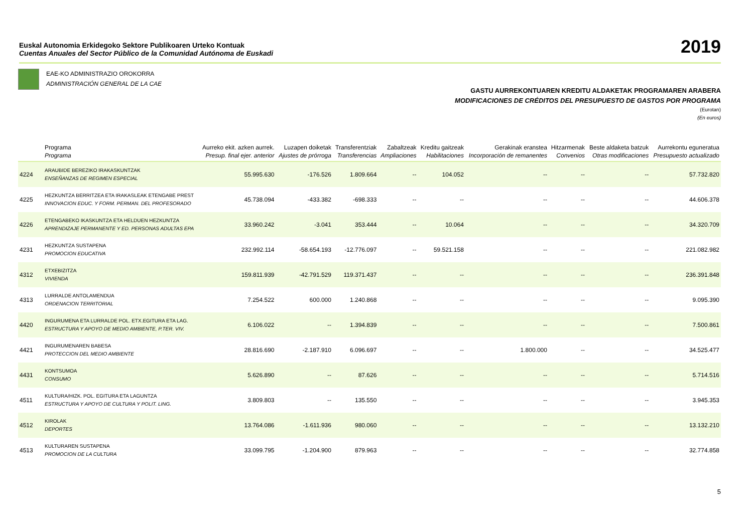Euskal Autonomia Erkidegoko Sektore Publikoaren Urteko Kontuak
Cuentas Anuales del Sector Público de la Comunidad Autónoma de Euskadi
2019
EAE-KO ADMINISTRAZIO OROKORRA
ADMINISTRACIÓN GENERAL DE LA CAE
GASTU AURREKONTUAREN KREDITU ALDAKETAK PROGRAMAREN ARABERA
MODIFICACIONES DE CRÉDITOS DEL PRESUPUESTO DE GASTOS POR PROGRAMA
(Eurotan)
(En euros)
| | Programa Programa | Aurreko ekit. azken aurrek. Presup. final ejer. anterior | Luzapen doiketak Ajustes de prórroga | Transferentziak Transferencias | Zabaltzeak Ampliaciones | Kreditu gaitzeak Habilitaciones | Gerakinak eranstea Incorporación de remanentes | Hitzarmenak Convenios | Beste aldaketa batzuk Otras modificaciones | Aurrekontu eguneratua Presupuesto actualizado |
| --- | --- | --- | --- | --- | --- | --- | --- | --- | --- | --- |
| 4224 | ARAUBIDE BEREZIKO IRAKASKUNTZAK ENSEÑANZAS DE REGIMEN ESPECIAL | 55.995.630 | -176.526 | 1.809.664 | -- | 104.052 | -- | -- | -- | 57.732.820 |
| 4225 | HEZKUNTZA BERRITZEA ETA IRAKASLEAK ETENGABE PREST INNOVACION EDUC. Y FORM. PERMAN. DEL PROFESORADO | 45.738.094 | -433.382 | -698.333 | -- | -- | -- | -- | -- | 44.606.378 |
| 4226 | ETENGABEKO IKASKUNTZA ETA HELDUEN HEZKUNTZA APRENDIZAJE PERMANENTE Y ED. PERSONAS ADULTAS EPA | 33.960.242 | -3.041 | 353.444 | -- | 10.064 | -- | -- | -- | 34.320.709 |
| 4231 | HEZKUNTZA SUSTAPENA PROMOCION EDUCATIVA | 232.992.114 | -58.654.193 | -12.776.097 | -- | 59.521.158 | -- | -- | -- | 221.082.982 |
| 4312 | ETXEBIZITZA VIVIENDA | 159.811.939 | -42.791.529 | 119.371.437 | -- | -- | -- | -- | -- | 236.391.848 |
| 4313 | LURRALDE ANTOLAMENDUA ORDENACION TERRITORIAL | 7.254.522 | 600.000 | 1.240.868 | -- | -- | -- | -- | -- | 9.095.390 |
| 4420 | INGURUMENA ETA LURRALDE POL. ETX.EGITURA ETA LAG. ESTRUCTURA Y APOYO DE MEDIO AMBIENTE, P.TER. VIV. | 6.106.022 | -- | 1.394.839 | -- | -- | -- | -- | -- | 7.500.861 |
| 4421 | INGURUMENAREN BABESA PROTECCION DEL MEDIO AMBIENTE | 28.816.690 | -2.187.910 | 6.096.697 | -- | -- | 1.800.000 | -- | -- | 34.525.477 |
| 4431 | KONTSUMOA CONSUMO | 5.626.890 | -- | 87.626 | -- | -- | -- | -- | -- | 5.714.516 |
| 4511 | KULTURA/HIZK. POL. EGITURA ETA LAGUNTZA ESTRUCTURA Y APOYO DE CULTURA Y POLIT. LING. | 3.809.803 | -- | 135.550 | -- | -- | -- | -- | -- | 3.945.353 |
| 4512 | KIROLAK DEPORTES | 13.764.086 | -1.611.936 | 980.060 | -- | -- | -- | -- | -- | 13.132.210 |
| 4513 | KULTURAREN SUSTAPENA PROMOCION DE LA CULTURA | 33.099.795 | -1.204.900 | 879.963 | -- | -- | -- | -- | -- | 32.774.858 |
5